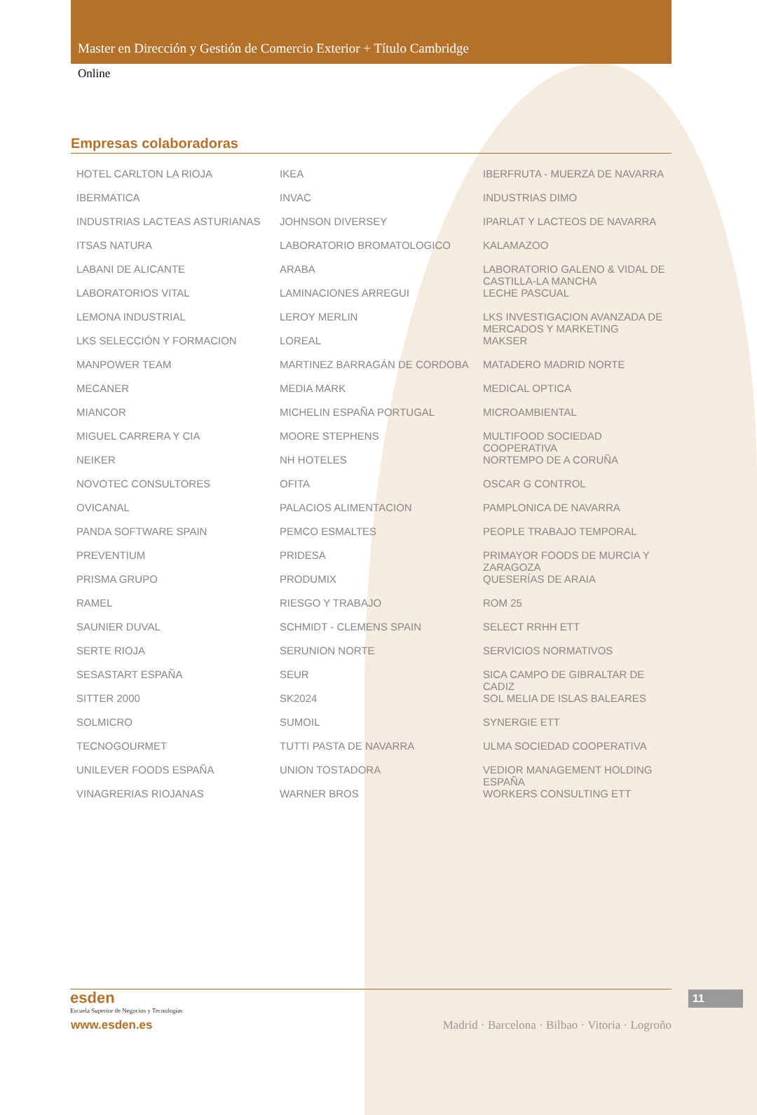Master en Dirección y Gestión de Comercio Exterior + Título Cambridge
Online
Empresas colaboradoras
HOTEL CARLTON LA RIOJA
IBERMATICA
INDUSTRIAS LACTEAS ASTURIANAS
ITSAS NATURA
LABANI DE ALICANTE
LABORATORIOS VITAL
LEMONA INDUSTRIAL
LKS SELECCIÓN Y FORMACION
MANPOWER TEAM
MECANER
MIANCOR
MIGUEL CARRERA Y CIA
NEIKER
NOVOTEC CONSULTORES
OVICANAL
PANDA SOFTWARE SPAIN
PREVENTIUM
PRISMA GRUPO
RAMEL
SAUNIER DUVAL
SERTE RIOJA
SESASTART ESPAÑA
SITTER 2000
SOLMICRO
TECNOGOURMET
UNILEVER FOODS ESPAÑA
VINAGRERIAS RIOJANAS
IKEA
INVAC
JOHNSON DIVERSEY
LABORATORIO BROMATOLOGICO
ARABA
LAMINACIONES ARREGUI
LEROY MERLIN
LOREAL
MARTINEZ BARRAGÁN DE CORDOBA
MEDIA MARK
MICHELIN ESPAÑA PORTUGAL
MOORE STEPHENS
NH HOTELES
OFITA
PALACIOS ALIMENTACION
PEMCO ESMALTES
PRIDESA
PRODUMIX
RIESGO Y TRABAJO
SCHMIDT - CLEMENS SPAIN
SERUNION NORTE
SEUR
SK2024
SUMOIL
TUTTI PASTA DE NAVARRA
UNION TOSTADORA
WARNER BROS
IBERFRUTA - MUERZA DE NAVARRA
INDUSTRIAS DIMO
IPARLAT Y LACTEOS DE NAVARRA
KALAMAZOO
LABORATORIO GALENO & VIDAL DE CASTILLA-LA MANCHA
LECHE PASCUAL
LKS INVESTIGACION AVANZADA DE MERCADOS Y MARKETING
MAKSER
MATADERO MADRID NORTE
MEDICAL OPTICA
MICROAMBIENTAL
MULTIFOOD SOCIEDAD COOPERATIVA
NORTEMPO DE A CORUÑA
OSCAR G CONTROL
PAMPLONICA DE NAVARRA
PEOPLE TRABAJO TEMPORAL
PRIMAYOR FOODS DE MURCIA Y ZARAGOZA
QUESERÍAS DE ARAIA
ROM 25
SELECT RRHH ETT
SERVICIOS NORMATIVOS
SICA CAMPO DE GIBRALTAR DE CADIZ
SOL MELIA DE ISLAS BALEARES
SYNERGIE ETT
ULMA SOCIEDAD COOPERATIVA
VEDIOR MANAGEMENT HOLDING ESPAÑA
WORKERS CONSULTING ETT
esden
Escuela Superior de Negocios y Tecnologías
www.esden.es
Madrid · Barcelona · Bilbao · Vitoria · Logroño
11